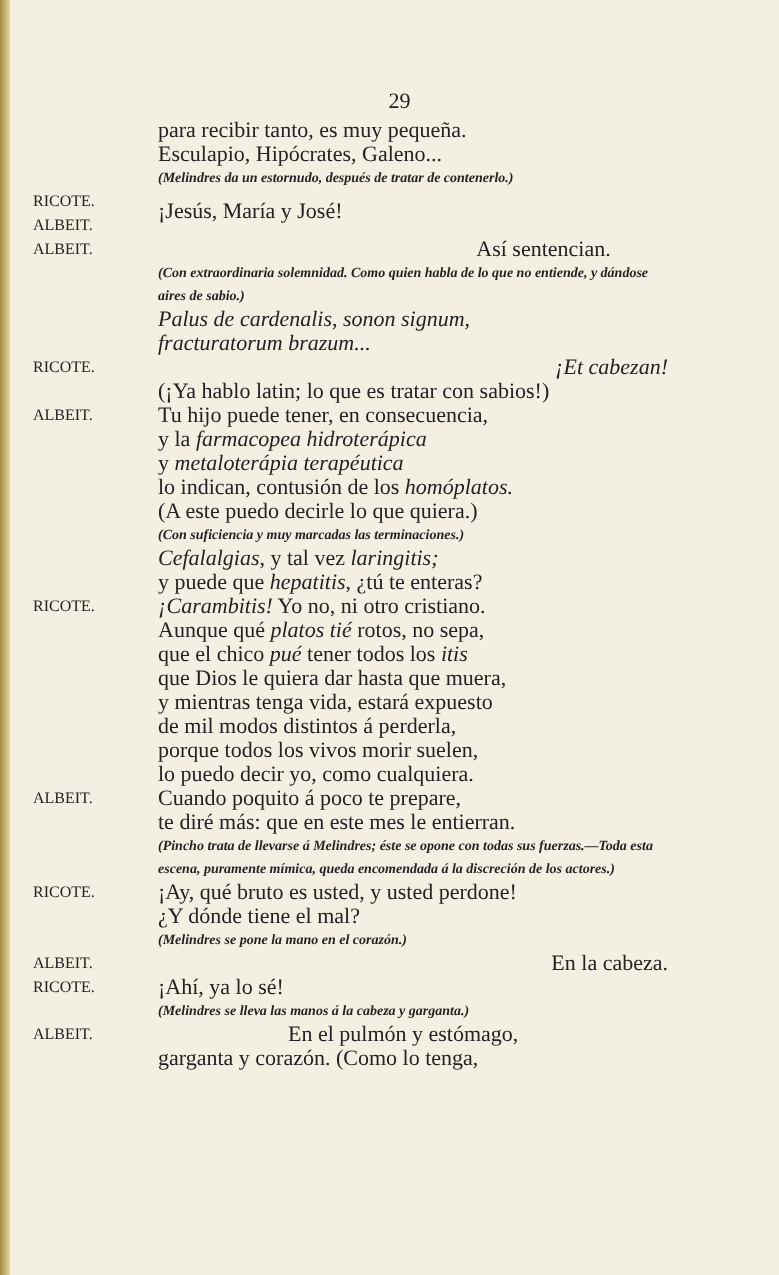29
para recibir tanto, es muy pequeña.
Esculapio, Hipócrates, Galeno...
(Melindres da un estornudo, después de tratar de contenerlo.)
RICOTE.
ALBEIT.
¡Jesús, María y José!
ALBEIT.
Así sentencian.
(Con extraordinaria solemnidad. Como quien habla de lo que no entiende, y dándose aires de sabio.)
Palus de cardenalis, sonon signum,
fracturatorum brazum...
RICOTE.
¡Et cabezan!
(¡Ya hablo latin; lo que es tratar con sabios!)
ALBEIT.
Tu hijo puede tener, en consecuencia,
y la farmacopea hidroterápica
y metaloterápia terapéutica
lo indican, contusión de los homóplatos.
(A este puedo decirle lo que quiera.)
(Con suficiencia y muy marcadas las terminaciones.)
Cefalalgias, y tal vez laringitis;
y puede que hepatitis, ¿tú te enteras?
RICOTE.
¡Carambitis! Yo no, ni otro cristiano.
Aunque qué platos tié rotos, no sepa,
que el chico pué tener todos los itis
que Dios le quiera dar hasta que muera,
y mientras tenga vida, estará expuesto
de mil modos distintos á perderla,
porque todos los vivos morir suelen,
lo puedo decir yo, como cualquiera.
ALBEIT.
Cuando poquito á poco te prepare,
te diré más: que en este mes le entierran.
(Pincho trata de llevarse á Melindres; éste se opone con todas sus fuerzas.—Toda esta escena, puramente mímica, queda encomendada á la discreción de los actores.)
RICOTE.
¡Ay, qué bruto es usted, y usted perdone!
¿Y dónde tiene el mal?
(Melindres se pone la mano en el corazón.)
ALBEIT.
En la cabeza.
RICOTE.
¡Ahí, ya lo sé!
(Melindres se lleva las manos á la cabeza y garganta.)
ALBEIT.
En el pulmón y estómago,
garganta y corazón. (Como lo tenga,